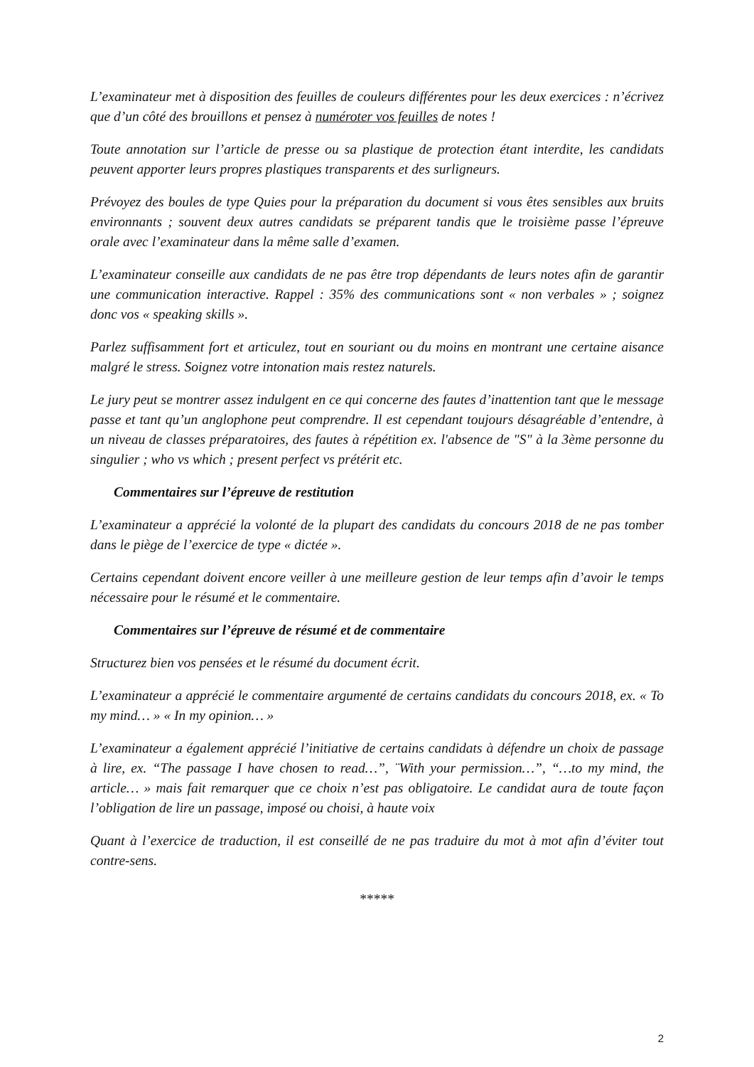L’examinateur met à disposition des feuilles de couleurs différentes pour les deux exercices : n’écrivez que d’un côté des brouillons et pensez à numéroter vos feuilles de notes !
Toute annotation sur l’article de presse ou sa plastique de protection étant interdite, les candidats peuvent apporter leurs propres plastiques transparents et des surligneurs.
Prévoyez des boules de type Quies pour la préparation du document si vous êtes sensibles aux bruits environnants ; souvent deux autres candidats se préparent tandis que le troisième passe l’épreuve orale avec l’examinateur dans la même salle d’examen.
L’examinateur conseille aux candidats de ne pas être trop dépendants de leurs notes afin de garantir une communication interactive. Rappel : 35% des communications sont « non verbales » ; soignez donc vos « speaking skills ».
Parlez suffisamment fort et articulez, tout en souriant ou du moins en montrant une certaine aisance malgré le stress. Soignez votre intonation mais restez naturels.
Le jury peut se montrer assez indulgent en ce qui concerne des fautes d’inattention tant que le message passe et tant qu’un anglophone peut comprendre. Il est cependant toujours désagréable d’entendre, à un niveau de classes préparatoires, des fautes à répétition ex. l'absence de "S" à la 3ème personne du singulier ; who vs which ; present perfect vs prétérit etc.
Commentaires sur l’épreuve de restitution
L’examinateur a apprécié la volonté de la plupart des candidats du concours 2018 de ne pas tomber dans le piège de l’exercice de type « dictée ».
Certains cependant doivent encore veiller à une meilleure gestion de leur temps afin d’avoir le temps nécessaire pour le résumé et le commentaire.
Commentaires sur l’épreuve de résumé et de commentaire
Structurez bien vos pensées et le résumé du document écrit.
L’examinateur a apprécié le commentaire argumenté de certains candidats du concours 2018, ex. « To my mind… » « In my opinion… »
L’examinateur a également apprécié l’initiative de certains candidats à défendre un choix de passage à lire, ex. “The passage I have chosen to read…”, ¨With your permission…”, “…to my mind, the article… » mais fait remarquer que ce choix n’est pas obligatoire. Le candidat aura de toute façon l’obligation de lire un passage, imposé ou choisi, à haute voix
Quant à l’exercice de traduction, il est conseillé de ne pas traduire du mot à mot afin d’éviter tout contre-sens.
*****
2